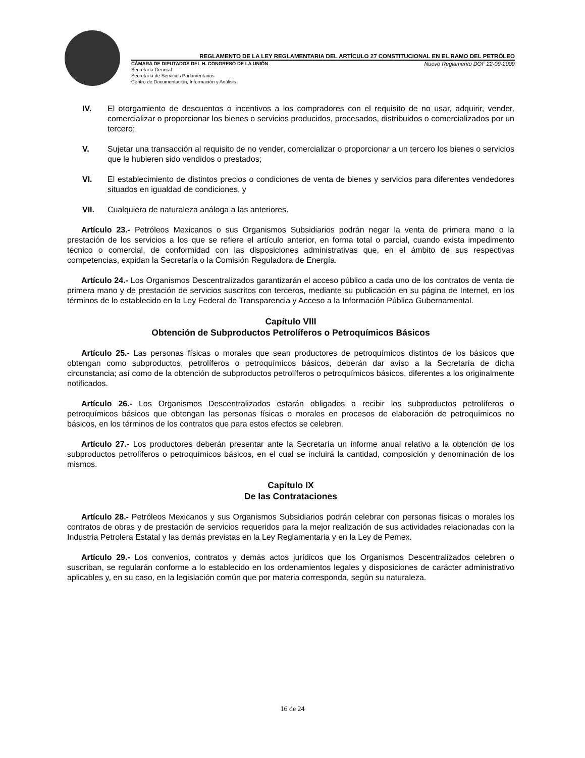REGLAMENTO DE LA LEY REGLAMENTARIA DEL ARTÍCULO 27 CONSTITUCIONAL EN EL RAMO DEL PETRÓLEO
CÁMARA DE DIPUTADOS DEL H. CONGRESO DE LA UNIÓN
Secretaría General
Secretaría de Servicios Parlamentarios
Centro de Documentación, Información y Análisis
Nuevo Reglamento DOF 22-09-2009
IV. El otorgamiento de descuentos o incentivos a los compradores con el requisito de no usar, adquirir, vender, comercializar o proporcionar los bienes o servicios producidos, procesados, distribuidos o comercializados por un tercero;
V. Sujetar una transacción al requisito de no vender, comercializar o proporcionar a un tercero los bienes o servicios que le hubieren sido vendidos o prestados;
VI. El establecimiento de distintos precios o condiciones de venta de bienes y servicios para diferentes vendedores situados en igualdad de condiciones, y
VII. Cualquiera de naturaleza análoga a las anteriores.
Artículo 23.- Petróleos Mexicanos o sus Organismos Subsidiarios podrán negar la venta de primera mano o la prestación de los servicios a los que se refiere el artículo anterior, en forma total o parcial, cuando exista impedimento técnico o comercial, de conformidad con las disposiciones administrativas que, en el ámbito de sus respectivas competencias, expidan la Secretaría o la Comisión Reguladora de Energía.
Artículo 24.- Los Organismos Descentralizados garantizarán el acceso público a cada uno de los contratos de venta de primera mano y de prestación de servicios suscritos con terceros, mediante su publicación en su página de Internet, en los términos de lo establecido en la Ley Federal de Transparencia y Acceso a la Información Pública Gubernamental.
Capítulo VIII
Obtención de Subproductos Petrolíferos o Petroquímicos Básicos
Artículo 25.- Las personas físicas o morales que sean productores de petroquímicos distintos de los básicos que obtengan como subproductos, petrolíferos o petroquímicos básicos, deberán dar aviso a la Secretaría de dicha circunstancia; así como de la obtención de subproductos petrolíferos o petroquímicos básicos, diferentes a los originalmente notificados.
Artículo 26.- Los Organismos Descentralizados estarán obligados a recibir los subproductos petrolíferos o petroquímicos básicos que obtengan las personas físicas o morales en procesos de elaboración de petroquímicos no básicos, en los términos de los contratos que para estos efectos se celebren.
Artículo 27.- Los productores deberán presentar ante la Secretaría un informe anual relativo a la obtención de los subproductos petrolíferos o petroquímicos básicos, en el cual se incluirá la cantidad, composición y denominación de los mismos.
Capítulo IX
De las Contrataciones
Artículo 28.- Petróleos Mexicanos y sus Organismos Subsidiarios podrán celebrar con personas físicas o morales los contratos de obras y de prestación de servicios requeridos para la mejor realización de sus actividades relacionadas con la Industria Petrolera Estatal y las demás previstas en la Ley Reglamentaria y en la Ley de Pemex.
Artículo 29.- Los convenios, contratos y demás actos jurídicos que los Organismos Descentralizados celebren o suscriban, se regularán conforme a lo establecido en los ordenamientos legales y disposiciones de carácter administrativo aplicables y, en su caso, en la legislación común que por materia corresponda, según su naturaleza.
16 de 24